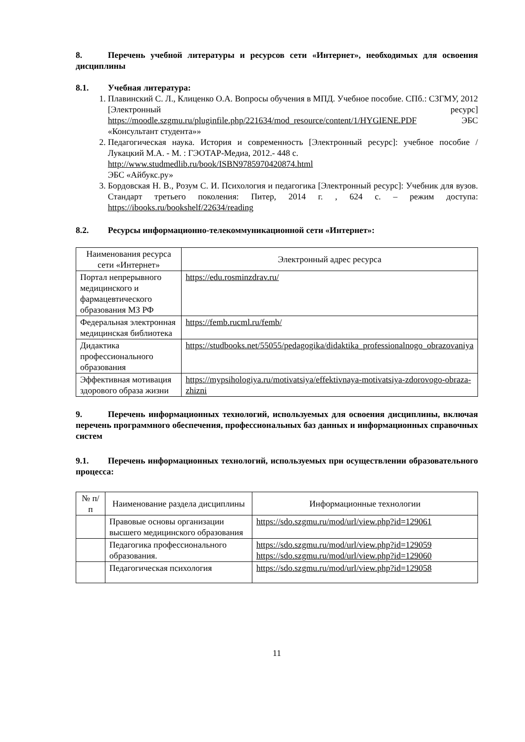8. Перечень учебной литературы и ресурсов сети «Интернет», необходимых для освоения дисциплины
8.1. Учебная литература:
1. Плавинский С. Л., Клиценко О.А. Вопросы обучения в МПД. Учебное пособие. СПб.: СЗГМУ, 2012 [Электронный ресурс] https://moodle.szgmu.ru/pluginfile.php/221634/mod_resource/content/1/HYGIENE.PDF ЭБС «Консультант студента»»
2. Педагогическая наука. История и современность [Электронный ресурс]: учебное пособие / Лукацкий М.А. - М. : ГЭОТАР-Медиа, 2012.- 448 с.
http://www.studmedlib.ru/book/ISBN9785970420874.html
ЭБС «Айбукс.ру»
3. Бордовская Н. В., Розум С. И. Психология и педагогика [Электронный ресурс]: Учебник для вузов. Стандарт третьего поколения: Питер, 2014 г. , 624 с. – режим доступа: https://ibooks.ru/bookshelf/22634/reading
8.2. Ресурсы информационно-телекоммуникационной сети «Интернет»:
| Наименования ресурса сети «Интернет» | Электронный адрес ресурса |
| --- | --- |
| Портал непрерывного медицинского и фармацевтического образования МЗ РФ | https://edu.rosminzdrav.ru/ |
| Федеральная электронная медицинская библиотека | https://femb.rucml.ru/femb/ |
| Дидактика профессионального образования | https://studbooks.net/55055/pedagogika/didaktika_professionalnogo_obrazovaniya |
| Эффективная мотивация здорового образа жизни | https://mypsihologiya.ru/motivatsiya/effektivnaya-motivatsiya-zdorovogo-obraza-zhizni |
9. Перечень информационных технологий, используемых для освоения дисциплины, включая перечень программного обеспечения, профессиональных баз данных и информационных справочных систем
9.1. Перечень информационных технологий, используемых при осуществлении образовательного процесса:
| № п/п | Наименование раздела дисциплины | Информационные технологии |
| --- | --- | --- |
| | Правовые основы организации высшего медицинского образования | https://sdo.szgmu.ru/mod/url/view.php?id=129061 |
| | Педагогика профессионального образования. | https://sdo.szgmu.ru/mod/url/view.php?id=129059 https://sdo.szgmu.ru/mod/url/view.php?id=129060 |
| | Педагогическая психология | https://sdo.szgmu.ru/mod/url/view.php?id=129058 |
11